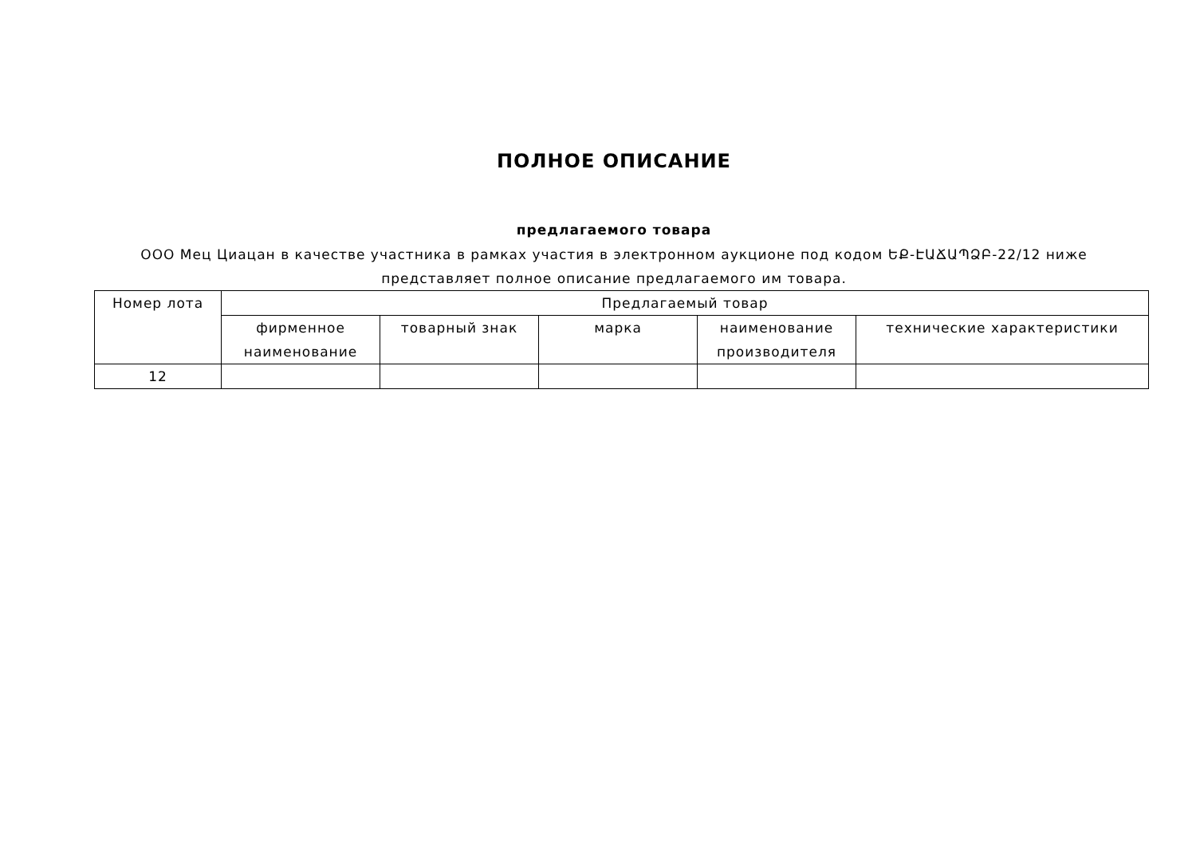ПОЛНОЕ ОПИСАНИЕ
предлагаемого товара
ООО Мец Циацан в качестве участника в рамках участия в электронном аукционе под кодом ԵՔ-ԷԱՃԱՊՁԲ-22/12 ниже представляет полное описание предлагаемого им товара.
| Номер лота | Предлагаемый товар | | | | |
| --- | --- | --- | --- | --- | --- |
| | фирменное наименование | товарный знак | марка | наименование производителя | технические характеристики |
| 12 | | | | | |